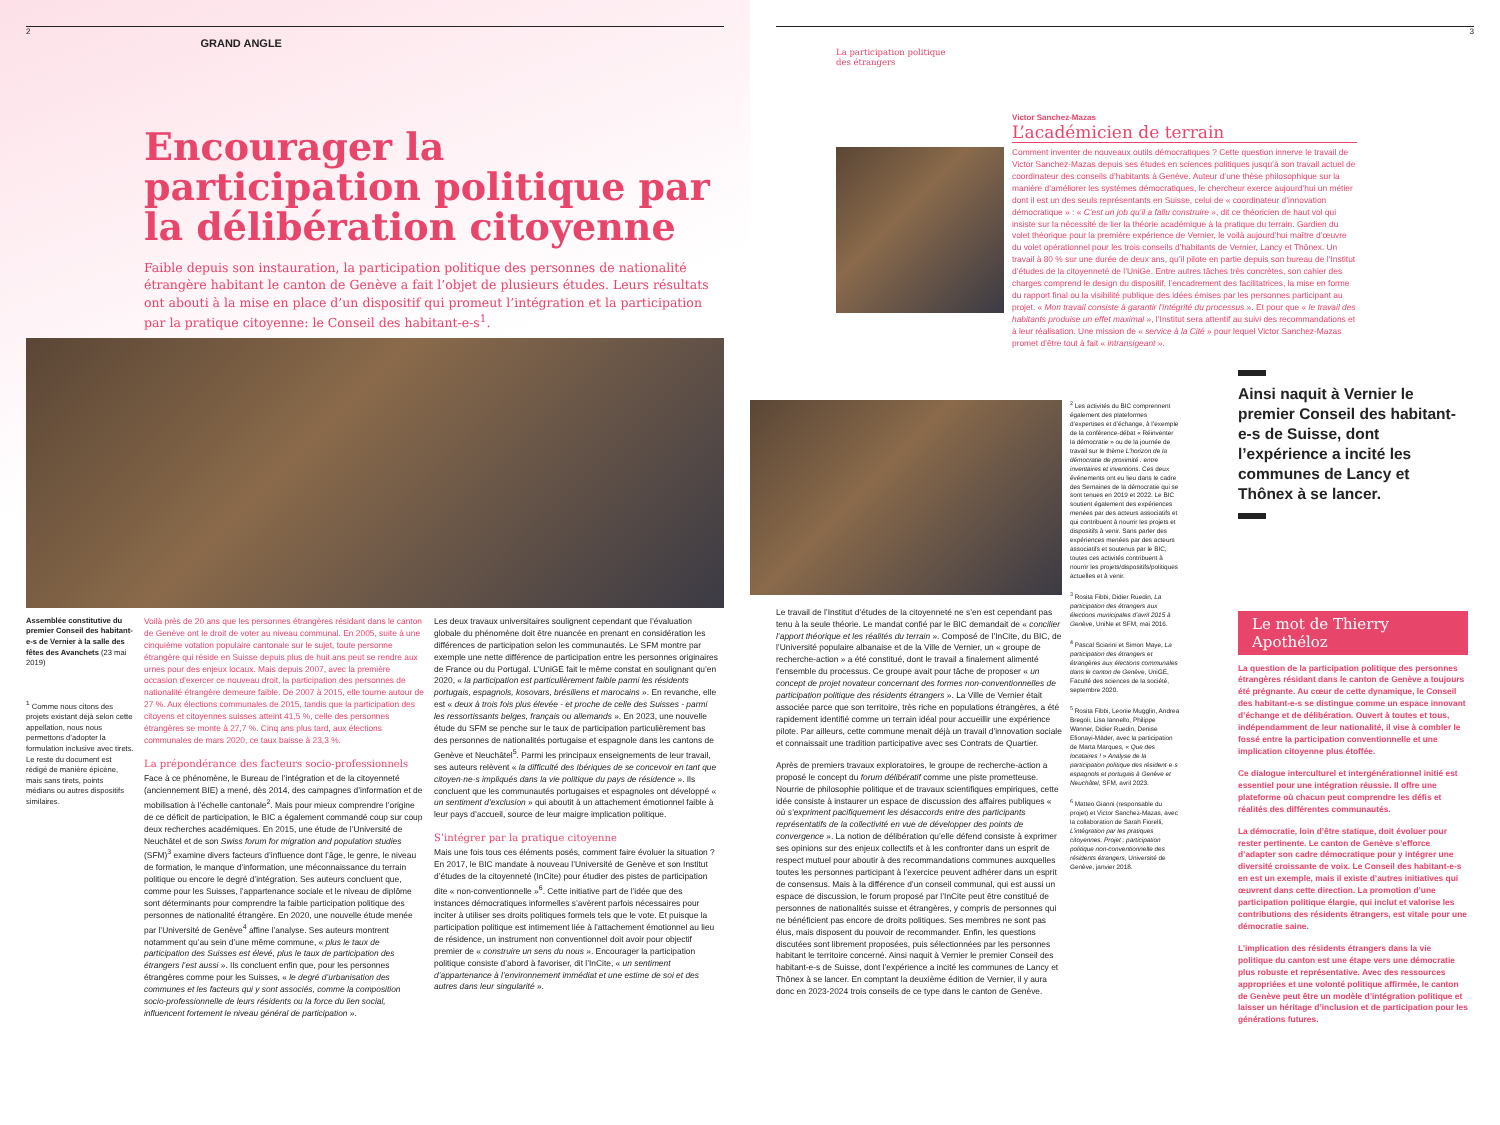2 GRAND ANGLE
Encourager la participation politique par la délibération citoyenne
Faible depuis son instauration, la participation politique des personnes de nationalité étrangère habitant le canton de Genève a fait l’objet de plusieurs études. Leurs résultats ont abouti à la mise en place d’un dispositif qui promeut l’intégration et la participation par la pratique citoyenne: le Conseil des habitant-e-s<sup>1</sup>.
Assemblée constitutive du premier Conseil des habitant-e-s de Vernier à la salle des fêtes des Avanchets (23 mai 2019)
<sup>1</sup> Comme nous citons des projets existant déjà selon cette appellation, nous nous permettons d’adopter la formulation inclusive avec tirets. Le reste du document est rédigé de manière épicène, mais sans tirets, points médians ou autres dispositifs similaires.
Voilà près de 20 ans que les personnes étrangères résidant dans le canton de Genève ont le droit de voter au niveau communal. En 2005, suite à une cinquième votation populaire cantonale sur le sujet, toute personne étrangère qui réside en Suisse depuis plus de huit ans peut se rendre aux urnes pour des enjeux locaux. Mais depuis 2007, avec la première occasion d’exercer ce nouveau droit, la participation des personnes de nationalité étrangère demeure faible. De 2007 à 2015, elle tourne autour de 27 %. Aux élections communales de 2015, tandis que la participation des citoyens et citoyennes suisses atteint 41,5 %, celle des personnes étrangères se monte à 27,7 %. Cinq ans plus tard, aux élections communales de mars 2020, ce taux baisse à 23,3 %.
La prépondérance des facteurs socio-professionnels
Face à ce phénomène, le Bureau de l’intégration et de la citoyenneté (anciennement BIE) a mené, dès 2014, des campagnes d’information et de mobilisation à l’échelle cantonale<sup>2</sup>. Mais pour mieux comprendre l’origine de ce déficit de participation, le BIC a également commandé coup sur coup deux recherches académiques. En 2015, une étude de l’Université de Neuchâtel et de son Swiss forum for migration and population studies (SFM)<sup>3</sup> examine divers facteurs d’influence dont l’âge, le genre, le niveau de formation, le manque d’information, une méconnaissance du terrain politique ou encore le degré d’intégration. Ses auteurs concluent que, comme pour les Suisses, l’appartenance sociale et le niveau de diplôme sont déterminants pour comprendre la faible participation politique des personnes de nationalité étrangère. En 2020, une nouvelle étude menée par l’Université de Genève<sup>4</sup> affine l’analyse. Ses auteurs montrent notamment qu’au sein d’une même commune, « plus le taux de participation des Suisses est élevé, plus le taux de participation des étrangers l’est aussi ». Ils concluent enfin que, pour les personnes étrangères comme pour les Suisses, « le degré d’urbanisation des communes et les facteurs qui y sont associés, comme la composition socio-professionnelle de leurs résidents ou la force du lien social, influencent fortement le niveau général de participation ».
Les deux travaux universitaires soulignent cependant que l’évaluation globale du phénomène doit être nuancée en prenant en considération les différences de participation selon les communautés. Le SFM montre par exemple une nette différence de participation entre les personnes originaires de France ou du Portugal. L’UniGE fait le même constat en soulignant qu’en 2020, « la participation est particulièrement faible parmi les résidents portugais, espagnols, kosovars, brésiliens et marocains ». En revanche, elle est « deux à trois fois plus élevée - et proche de celle des Suisses - parmi les ressortissants belges, français ou allemands ». En 2023, une nouvelle étude du SFM se penche sur le taux de participation particulièrement bas des personnes de nationalités portugaise et espagnole dans les cantons de Genève et Neuchâtel<sup>5</sup>. Parmi les principaux enseignements de leur travail, ses auteurs relèvent « la difficulté des Ibériques de se concevoir en tant que citoyen·ne·s impliqués dans la vie politique du pays de résidence ». Ils concluent que les communautés portugaises et espagnoles ont développé « un sentiment d’exclusion » qui aboutit à un attachement émotionnel faible à leur pays d’accueil, source de leur maigre implication politique.
S’intégrer par la pratique citoyenne
Mais une fois tous ces éléments posés, comment faire évoluer la situation ? En 2017, le BIC mandate à nouveau l’Université de Genève et son Institut d’études de la citoyenneté (InCite) pour étudier des pistes de participation dite « non-conventionnelle »<sup>6</sup>. Cette initiative part de l’idée que des instances démocratiques informelles s’avèrent parfois nécessaires pour inciter à utiliser ses droits politiques formels tels que le vote. Et puisque la participation politique est intimement liée à l’attachement émotionnel au lieu de résidence, un instrument non conventionnel doit avoir pour objectif premier de « construire un sens du nous ». Encourager la participation politique consiste d’abord à favoriser, dit l’InCite, « un sentiment d’appartenance à l’environnement immédiat et une estime de soi et des autres dans leur singularité ».
La participation politique
des étrangers 3
Victor Sanchez-Mazas
L’académicien de terrain
Comment inventer de nouveaux outils démocratiques ? Cette question innerve le travail de Victor Sanchez-Mazas depuis ses études en sciences politiques jusqu’à son travail actuel de coordinateur des conseils d’habitants à Genève. Auteur d’une thèse philosophique sur la manière d’améliorer les systèmes démocratiques, le chercheur exerce aujourd’hui un métier dont il est un des seuls représentants en Suisse, celui de « coordinateur d’innovation démocratique » : « C’est un job qu’il a fallu construire », dit ce théoricien de haut vol qui insiste sur la nécessité de lier la théorie académique à la pratique du terrain. Gardien du volet théorique pour la première expérience de Vernier, le voilà aujourd’hui maître d’œuvre du volet opérationnel pour les trois conseils d’habitants de Vernier, Lancy et Thônex. Un travail à 80 % sur une durée de deux ans, qu’il pilote en partie depuis son bureau de l’Institut d’études de la citoyenneté de l’UniGe. Entre autres tâches très concrètes, son cahier des charges comprend le design du dispositif, l’encadrement des facilitatrices, la mise en forme du rapport final ou la visibilité publique des idées émises par les personnes participant au projet. « Mon travail consiste à garantir l’intégrité du processus ». Et pour que « le travail des habitants produise un effet maximal », l’Institut sera attentif au suivi des recommandations et à leur réalisation. Une mission de « service à la Cité » pour lequel Victor Sanchez-Mazas promet d’être tout à fait « intransigeant ».
Le travail de l’Institut d’études de la citoyenneté ne s’en est cependant pas tenu à la seule théorie. Le mandat confié par le BIC demandait de « concilier l’apport théorique et les réalités du terrain ». Composé de l’InCite, du BIC, de l’Université populaire albanaise et de la Ville de Vernier, un « groupe de recherche-action » a été constitué, dont le travail a finalement alimenté l’ensemble du processus. Ce groupe avait pour tâche de proposer « un concept de projet novateur concernant des formes non-conventionnelles de participation politique des résidents étrangers ». La Ville de Vernier était associée parce que son territoire, très riche en populations étrangères, a été rapidement identifié comme un terrain idéal pour accueillir une expérience pilote. Par ailleurs, cette commune menait déjà un travail d’innovation sociale et connaissait une tradition participative avec ses Contrats de Quartier.
Après de premiers travaux exploratoires, le groupe de recherche-action a proposé le concept du forum délibératif comme une piste prometteuse. Nourrie de philosophie politique et de travaux scientifiques empiriques, cette idée consiste à instaurer un espace de discussion des affaires publiques « où s’expriment pacifiquement les désaccords entre des participants représentatifs de la collectivité en vue de développer des points de convergence ». La notion de délibération qu’elle défend consiste à exprimer ses opinions sur des enjeux collectifs et à les confronter dans un esprit de respect mutuel pour aboutir à des recommandations communes auxquelles toutes les personnes participant à l’exercice peuvent adhérer dans un esprit de consensus. Mais à la différence d’un conseil communal, qui est aussi un espace de discussion, le forum proposé par l’InCite peut être constitué de personnes de nationalités suisse et étrangères, y compris de personnes qui ne bénéficient pas encore de droits politiques. Ses membres ne sont pas élus, mais disposent du pouvoir de recommander. Enfin, les questions discutées sont librement proposées, puis sélectionnées par les personnes habitant le territoire concerné. Ainsi naquit à Vernier le premier Conseil des habitant-e-s de Suisse, dont l’expérience a incité les communes de Lancy et Thônex à se lancer. En comptant la deuxième édition de Vernier, il y aura donc en 2023-2024 trois conseils de ce type dans le canton de Genève.
<sup>2</sup> Les activités du BIC comprennent également des plateformes d’expertises et d’échange, à l’exemple de la conférence-débat « Réinventer la démocratie » ou de la journée de travail sur le thème L’horizon de la démocratie de proximité : entre inventaires et inventions. Ces deux événements ont eu lieu dans le cadre des Semaines de la démocratie qui se sont tenues en 2019 et 2022. Le BIC soutient également des expériences menées par des acteurs associatifs et qui contribuent à nourrir les projets et dispositifs à venir. Sans parler des expériences menées par des acteurs associatifs et soutenus par le BIC, toutes ces activités contribuent à nourrir les projets/dispositifs/politiques actuelles et à venir.
<sup>3</sup> Rosita Fibbi, Didier Ruedin, La participation des étrangers aux élections municipales d’avril 2015 à Genève, UniNe et SFM, mai 2016.
<sup>4</sup> Pascal Sciarini et Simon Maye, La participation des étrangers et étrangères aux élections communales dans le canton de Genève, UniGE, Faculté des sciences de la société, septembre 2020.
<sup>5</sup> Rosita Fibbi, Leonie Mugglin, Andrea Bregoli, Lisa Iannello, Philippe Wanner, Didier Ruedin, Denise Efionayi-Mäder, avec la participation de Marta Marques, « Que des locataires ! » Analyse de la participation politique des résident·e·s espagnols et portugais à Genève et Neuchâtel, SFM, avril 2023.
<sup>6</sup> Matteo Gianni (responsable du projet) et Victor Sanchez-Mazas, avec la collaboration de Sarah Fiorelli, L’intégration par les pratiques citoyennes. Projet : participation politique non-conventionnelle des résidents étrangers, Université de Genève, janvier 2018.
Ainsi naquit à Vernier le premier Conseil des habitant-e-s de Suisse, dont l’expérience a incité les communes de Lancy et Thônex à se lancer.
Le mot de Thierry Apothéloz
La question de la participation politique des personnes étrangères résidant dans le canton de Genève a toujours été prégnante. Au cœur de cette dynamique, le Conseil des habitant-e-s se distingue comme un espace innovant d’échange et de délibération. Ouvert à toutes et tous, indépendamment de leur nationalité, il vise à combler le fossé entre la participation conventionnelle et une implication citoyenne plus étoffée.
Ce dialogue interculturel et intergénérationnel initié est essentiel pour une intégration réussie. Il offre une plateforme où chacun peut comprendre les défis et réalités des différentes communautés.
La démocratie, loin d’être statique, doit évoluer pour rester pertinente. Le canton de Genève s’efforce d’adapter son cadre démocratique pour y intégrer une diversité croissante de voix. Le Conseil des habitant-e-s en est un exemple, mais il existe d’autres initiatives qui œuvrent dans cette direction. La promotion d’une participation politique élargie, qui inclut et valorise les contributions des résidents étrangers, est vitale pour une démocratie saine.
L’implication des résidents étrangers dans la vie politique du canton est une étape vers une démocratie plus robuste et représentative. Avec des ressources appropriées et une volonté politique affirmée, le canton de Genève peut être un modèle d’intégration politique et laisser un héritage d’inclusion et de participation pour les générations futures.